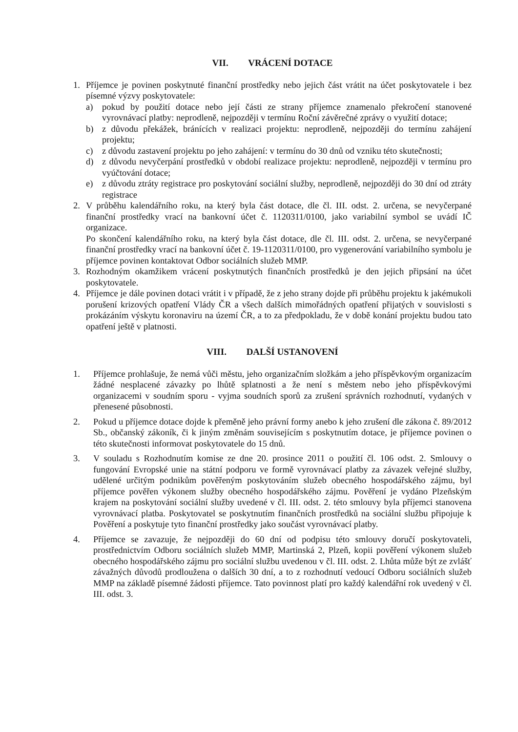VII. VRÁCENÍ DOTACE
1. Příjemce je povinen poskytnuté finanční prostředky nebo jejich část vrátit na účet poskytovatele i bez písemné výzvy poskytovatele:
a) pokud by použití dotace nebo její části ze strany příjemce znamenalo překročení stanovené vyrovnávací platby: neprodleně, nejpozději v termínu Roční závěrečné zprávy o využití dotace;
b) z důvodu překážek, bránících v realizaci projektu: neprodleně, nejpozději do termínu zahájení projektu;
c) z důvodu zastavení projektu po jeho zahájení: v termínu do 30 dnů od vzniku této skutečnosti;
d) z důvodu nevyčerpání prostředků v období realizace projektu: neprodleně, nejpozději v termínu pro vyúčtování dotace;
e) z důvodu ztráty registrace pro poskytování sociální služby, neprodleně, nejpozději do 30 dní od ztráty registrace
2. V průběhu kalendářního roku, na který byla část dotace, dle čl. III. odst. 2. určena, se nevyčerpané finanční prostředky vrací na bankovní účet č. 1120311/0100, jako variabilní symbol se uvádí IČ organizace.
Po skončení kalendářního roku, na který byla část dotace, dle čl. III. odst. 2. určena, se nevyčerpané finanční prostředky vrací na bankovní účet č. 19-1120311/0100, pro vygenerování variabilního symbolu je příjemce povinen kontaktovat Odbor sociálních služeb MMP.
3. Rozhodným okamžikem vrácení poskytnutých finančních prostředků je den jejich připsání na účet poskytovatele.
4. Příjemce je dále povinen dotaci vrátit i v případě, že z jeho strany dojde při průběhu projektu k jakémukoli porušení krizových opatření Vlády ČR a všech dalších mimořádných opatření přijatých v souvislosti s prokázáním výskytu koronaviru na území ČR, a to za předpokladu, že v době konání projektu budou tato opatření ještě v platnosti.
VIII. DALŠÍ USTANOVENÍ
1. Příjemce prohlašuje, že nemá vůči městu, jeho organizačním složkám a jeho příspěvkovým organizacím žádné nesplacené závazky po lhůtě splatnosti a že není s městem nebo jeho příspěvkovými organizacemi v soudním sporu - vyjma soudních sporů za zrušení správních rozhodnutí, vydaných v přenesené působnosti.
2. Pokud u příjemce dotace dojde k přeměně jeho právní formy anebo k jeho zrušení dle zákona č. 89/2012 Sb., občanský zákoník, či k jiným změnám souvisejícím s poskytnutím dotace, je příjemce povinen o této skutečnosti informovat poskytovatele do 15 dnů.
3. V souladu s Rozhodnutím komise ze dne 20. prosince 2011 o použití čl. 106 odst. 2. Smlouvy o fungování Evropské unie na státní podporu ve formě vyrovnávací platby za závazek veřejné služby, udělené určitým podnikům pověřeným poskytováním služeb obecného hospodářského zájmu, byl příjemce pověřen výkonem služby obecného hospodářského zájmu. Pověření je vydáno Plzeňským krajem na poskytování sociální služby uvedené v čl. III. odst. 2. této smlouvy byla příjemci stanovena vyrovnávací platba. Poskytovatel se poskytnutím finančních prostředků na sociální službu připojuje k Pověření a poskytuje tyto finanční prostředky jako součást vyrovnávací platby.
4. Příjemce se zavazuje, že nejpozději do 60 dní od podpisu této smlouvy doručí poskytovateli, prostřednictvím Odboru sociálních služeb MMP, Martinská 2, Plzeň, kopii pověření výkonem služeb obecného hospodářského zájmu pro sociální službu uvedenou v čl. III. odst. 2. Lhůta může být ze zvlášť závažných důvodů prodloužena o dalších 30 dní, a to z rozhodnutí vedoucí Odboru sociálních služeb MMP na základě písemné žádosti příjemce. Tato povinnost platí pro každý kalendářní rok uvedený v čl. III. odst. 3.